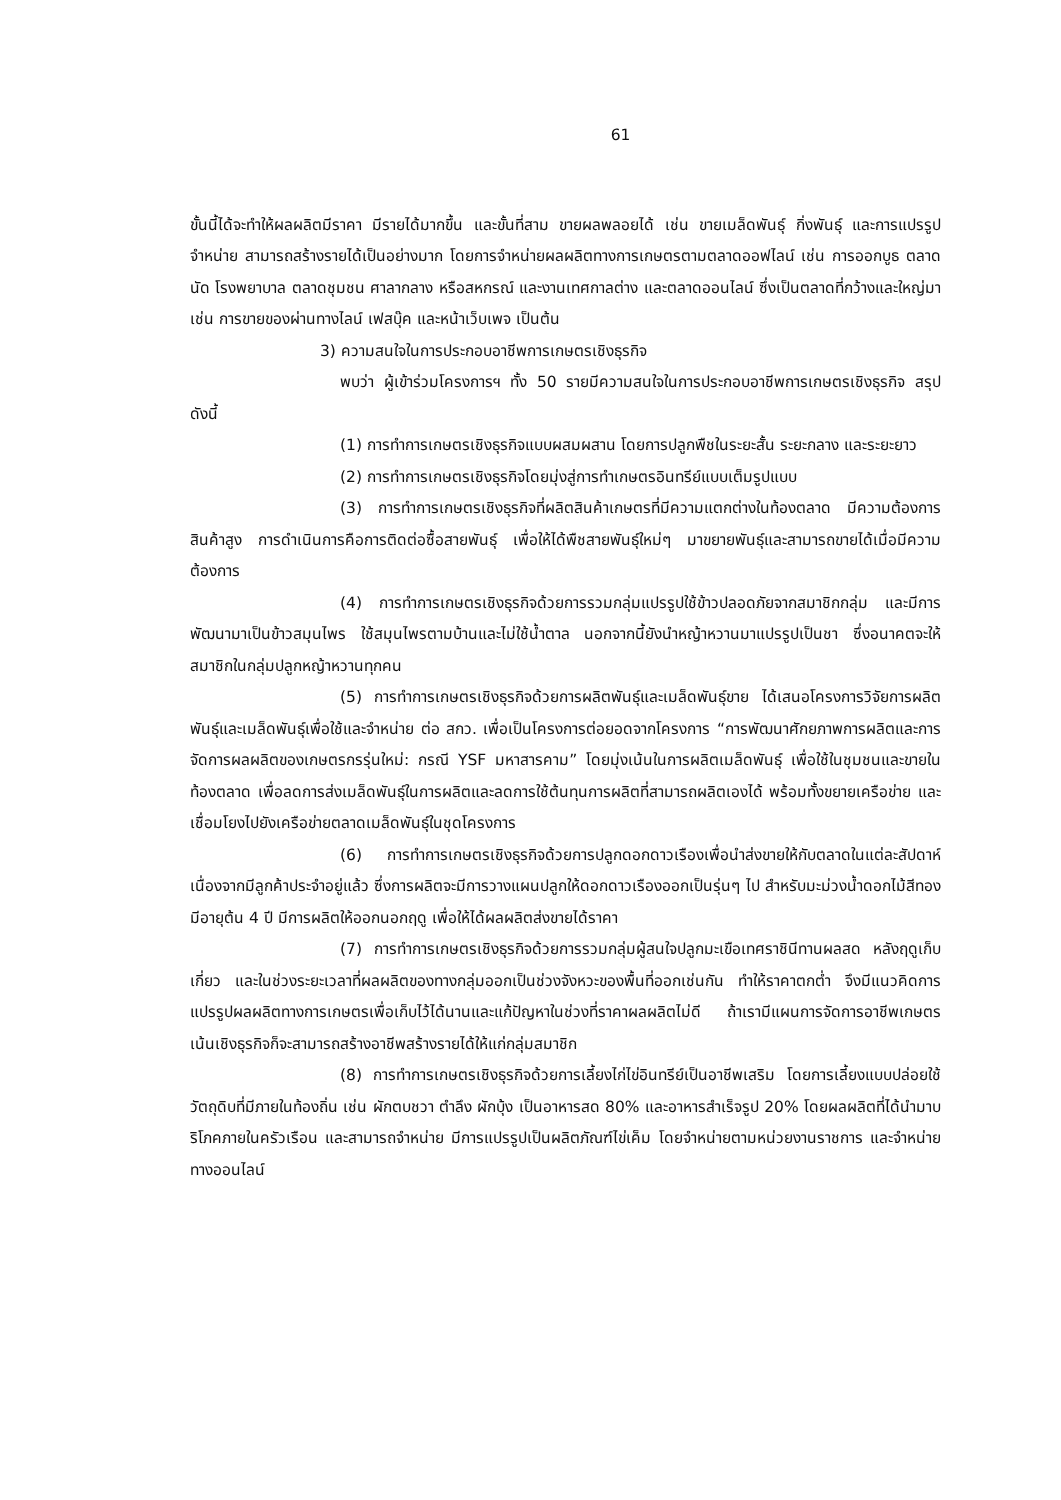61
ขั้นนี้ได้จะทำให้ผลผลิตมีราคา มีรายได้มากขึ้น และขั้นที่สาม ขายผลพลอยได้ เช่น ขายเมล็ดพันธุ์ กิ่งพันธุ์ และการแปรรูปจำหน่าย สามารถสร้างรายได้เป็นอย่างมาก โดยการจำหน่ายผลผลิตทางการเกษตรตามตลาดออฟไลน์ เช่น การออกบูธ ตลาดนัด โรงพยาบาล ตลาดชุมชน ศาลากลาง หรือสหกรณ์ และงานเทศกาลต่าง และตลาดออนไลน์ ซึ่งเป็นตลาดที่กว้างและใหญ่มา เช่น การขายของผ่านทางไลน์ เฟสบุ๊ค และหน้าเว็บเพจ เป็นต้น
3) ความสนใจในการประกอบอาชีพการเกษตรเชิงธุรกิจ
พบว่า ผู้เข้าร่วมโครงการฯ ทั้ง 50 รายมีความสนใจในการประกอบอาชีพการเกษตรเชิงธุรกิจ สรุปดังนี้
(1) การทำการเกษตรเชิงธุรกิจแบบผสมผสาน โดยการปลูกพืชในระยะสั้น ระยะกลาง และระยะยาว
(2) การทำการเกษตรเชิงธุรกิจโดยมุ่งสู่การทำเกษตรอินทรีย์แบบเต็มรูปแบบ
(3) การทำการเกษตรเชิงธุรกิจที่ผลิตสินค้าเกษตรที่มีความแตกต่างในท้องตลาด มีความต้องการสินค้าสูง การดำเนินการคือการติดต่อซื้อสายพันธุ์ เพื่อให้ได้พืชสายพันธุ์ใหม่ๆ มาขยายพันธุ์และสามารถขายได้เมื่อมีความต้องการ
(4) การทำการเกษตรเชิงธุรกิจด้วยการรวมกลุ่มแปรรูปใช้ข้าวปลอดภัยจากสมาชิกกลุ่ม และมีการพัฒนามาเป็นข้าวสมุนไพร ใช้สมุนไพรตามบ้านและไม่ใช้น้ำตาล นอกจากนี้ยังนำหญ้าหวานมาแปรรูปเป็นชา ซึ่งอนาคตจะให้สมาชิกในกลุ่มปลูกหญ้าหวานทุกคน
(5) การทำการเกษตรเชิงธุรกิจด้วยการผลิตพันธุ์และเมล็ดพันธุ์ขาย ได้เสนอโครงการวิจัยการผลิตพันธุ์และเมล็ดพันธุ์เพื่อใช้และจำหน่าย ต่อ สกว. เพื่อเป็นโครงการต่อยอดจากโครงการ “การพัฒนาศักยภาพการผลิตและการจัดการผลผลิตของเกษตรกรรุ่นใหม่: กรณี YSF มหาสารคาม” โดยมุ่งเน้นในการผลิตเมล็ดพันธุ์ เพื่อใช้ในชุมชนและขายในท้องตลาด เพื่อลดการส่งเมล็ดพันธุ์ในการผลิตและลดการใช้ต้นทุนการผลิตที่สามารถผลิตเองได้ พร้อมทั้งขยายเครือข่าย และเชื่อมโยงไปยังเครือข่ายตลาดเมล็ดพันธุ์ในชุดโครงการ
(6) การทำการเกษตรเชิงธุรกิจด้วยการปลูกดอกดาวเรืองเพื่อนำส่งขายให้กับตลาดในแต่ละสัปดาห์ เนื่องจากมีลูกค้าประจำอยู่แล้ว ซึ่งการผลิตจะมีการวางแผนปลูกให้ดอกดาวเรืองออกเป็นรุ่นๆ ไป สำหรับมะม่วงน้ำดอกไม้สีทอง มีอายุต้น 4 ปี มีการผลิตให้ออกนอกฤดู เพื่อให้ได้ผลผลิตส่งขายได้ราคา
(7) การทำการเกษตรเชิงธุรกิจด้วยการรวมกลุ่มผู้สนใจปลูกมะเขือเทศราชินีทานผลสด หลังฤดูเก็บเกี่ยว และในช่วงระยะเวลาที่ผลผลิตของทางกลุ่มออกเป็นช่วงจังหวะของพื้นที่ออกเช่นกัน ทำให้ราคาตกต่ำ จึงมีแนวคิดการแปรรูปผลผลิตทางการเกษตรเพื่อเก็บไว้ได้นานและแก้ปัญหาในช่วงที่ราคาผลผลิตไม่ดี ถ้าเรามีแผนการจัดการอาชีพเกษตรเน้นเชิงธุรกิจก็จะสามารถสร้างอาชีพสร้างรายได้ให้แก่กลุ่มสมาชิก
(8) การทำการเกษตรเชิงธุรกิจด้วยการเลี้ยงไก่ไข่อินทรีย์เป็นอาชีพเสริม โดยการเลี้ยงแบบปล่อยใช้วัตถุดิบที่มีภายในท้องถิ่น เช่น ผักตบชวา ตำลึง ผักบุ้ง เป็นอาหารสด 80% และอาหารสำเร็จรูป 20% โดยผลผลิตที่ได้นำมาบริโภคภายในครัวเรือน และสามารถจำหน่าย มีการแปรรูปเป็นผลิตภัณฑ์ไข่เค็ม โดยจำหน่ายตามหน่วยงานราชการ และจำหน่ายทางออนไลน์